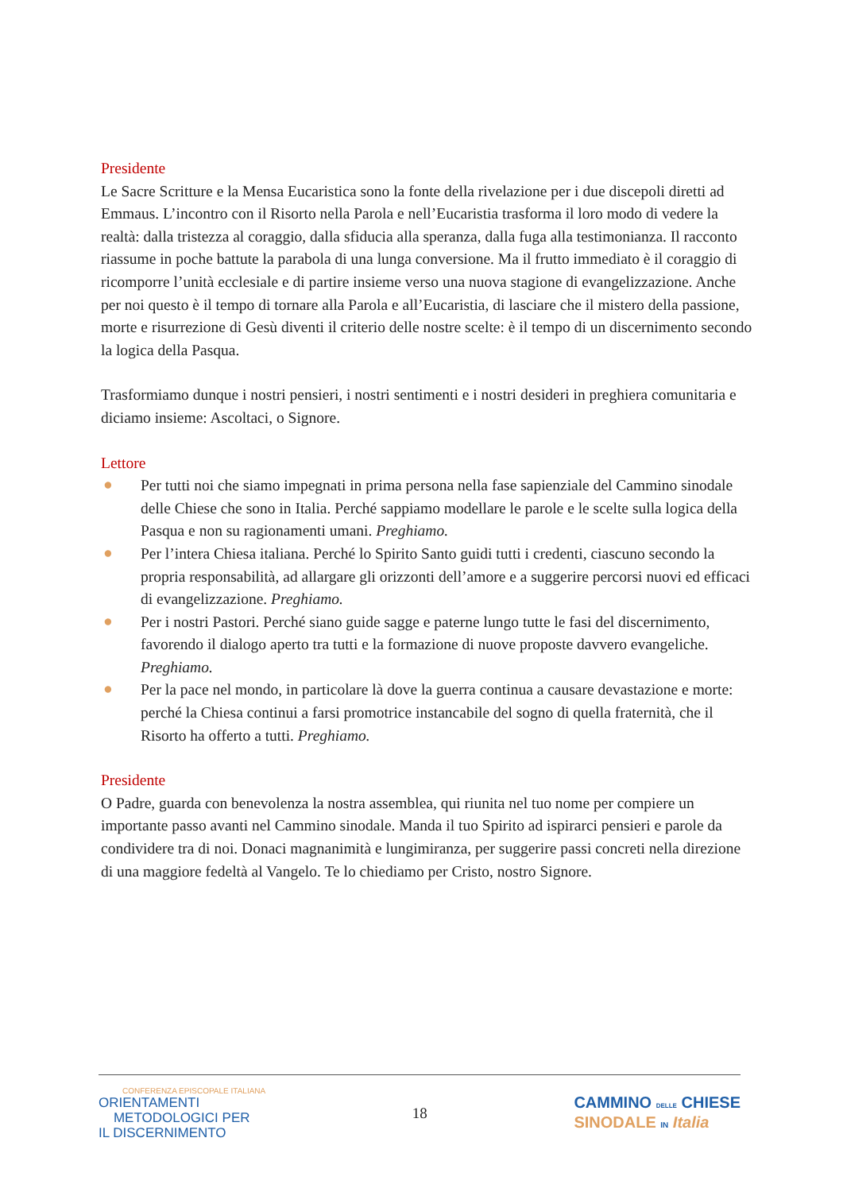Presidente
Le Sacre Scritture e la Mensa Eucaristica sono la fonte della rivelazione per i due discepoli diretti ad Emmaus. L’incontro con il Risorto nella Parola e nell’Eucaristia trasforma il loro modo di vedere la realtà: dalla tristezza al coraggio, dalla sfiducia alla speranza, dalla fuga alla testimonianza. Il racconto riassume in poche battute la parabola di una lunga conversione. Ma il frutto immediato è il coraggio di ricomporre l’unità ecclesiale e di partire insieme verso una nuova stagione di evangelizzazione. Anche per noi questo è il tempo di tornare alla Parola e all’Eucaristia, di lasciare che il mistero della passione, morte e risurrezione di Gesù diventi il criterio delle nostre scelte: è il tempo di un discernimento secondo la logica della Pasqua.
Trasformiamo dunque i nostri pensieri, i nostri sentimenti e i nostri desideri in preghiera comunitaria e diciamo insieme: Ascoltaci, o Signore.
Lettore
● Per tutti noi che siamo impegnati in prima persona nella fase sapienziale del Cammino sinodale delle Chiese che sono in Italia. Perché sappiamo modellare le parole e le scelte sulla logica della Pasqua e non su ragionamenti umani. Preghiamo.
● Per l’intera Chiesa italiana. Perché lo Spirito Santo guidi tutti i credenti, ciascuno secondo la propria responsabilità, ad allargare gli orizzonti dell’amore e a suggerire percorsi nuovi ed efficaci di evangelizzazione. Preghiamo.
● Per i nostri Pastori. Perché siano guide sagge e paterne lungo tutte le fasi del discernimento, favorendo il dialogo aperto tra tutti e la formazione di nuove proposte davvero evangeliche. Preghiamo.
● Per la pace nel mondo, in particolare là dove la guerra continua a causare devastazione e morte: perché la Chiesa continui a farsi promotrice instancabile del sogno di quella fraternità, che il Risorto ha offerto a tutti. Preghiamo.
Presidente
O Padre, guarda con benevolenza la nostra assemblea, qui riunita nel tuo nome per compiere un importante passo avanti nel Cammino sinodale. Manda il tuo Spirito ad ispirarci pensieri e parole da condividere tra di noi. Donaci magnanimità e lungimiranza, per suggerire passi concreti nella direzione di una maggiore fedeltà al Vangelo. Te lo chiediamo per Cristo, nostro Signore.
CONFERENZA EPISCOPALE ITALIANA
ORIENTAMENTI
METODOLOGICI PER
IL DISCERNIMENTO
18
CAMMINO DELLE CHIESE
SINODALE IN Italia